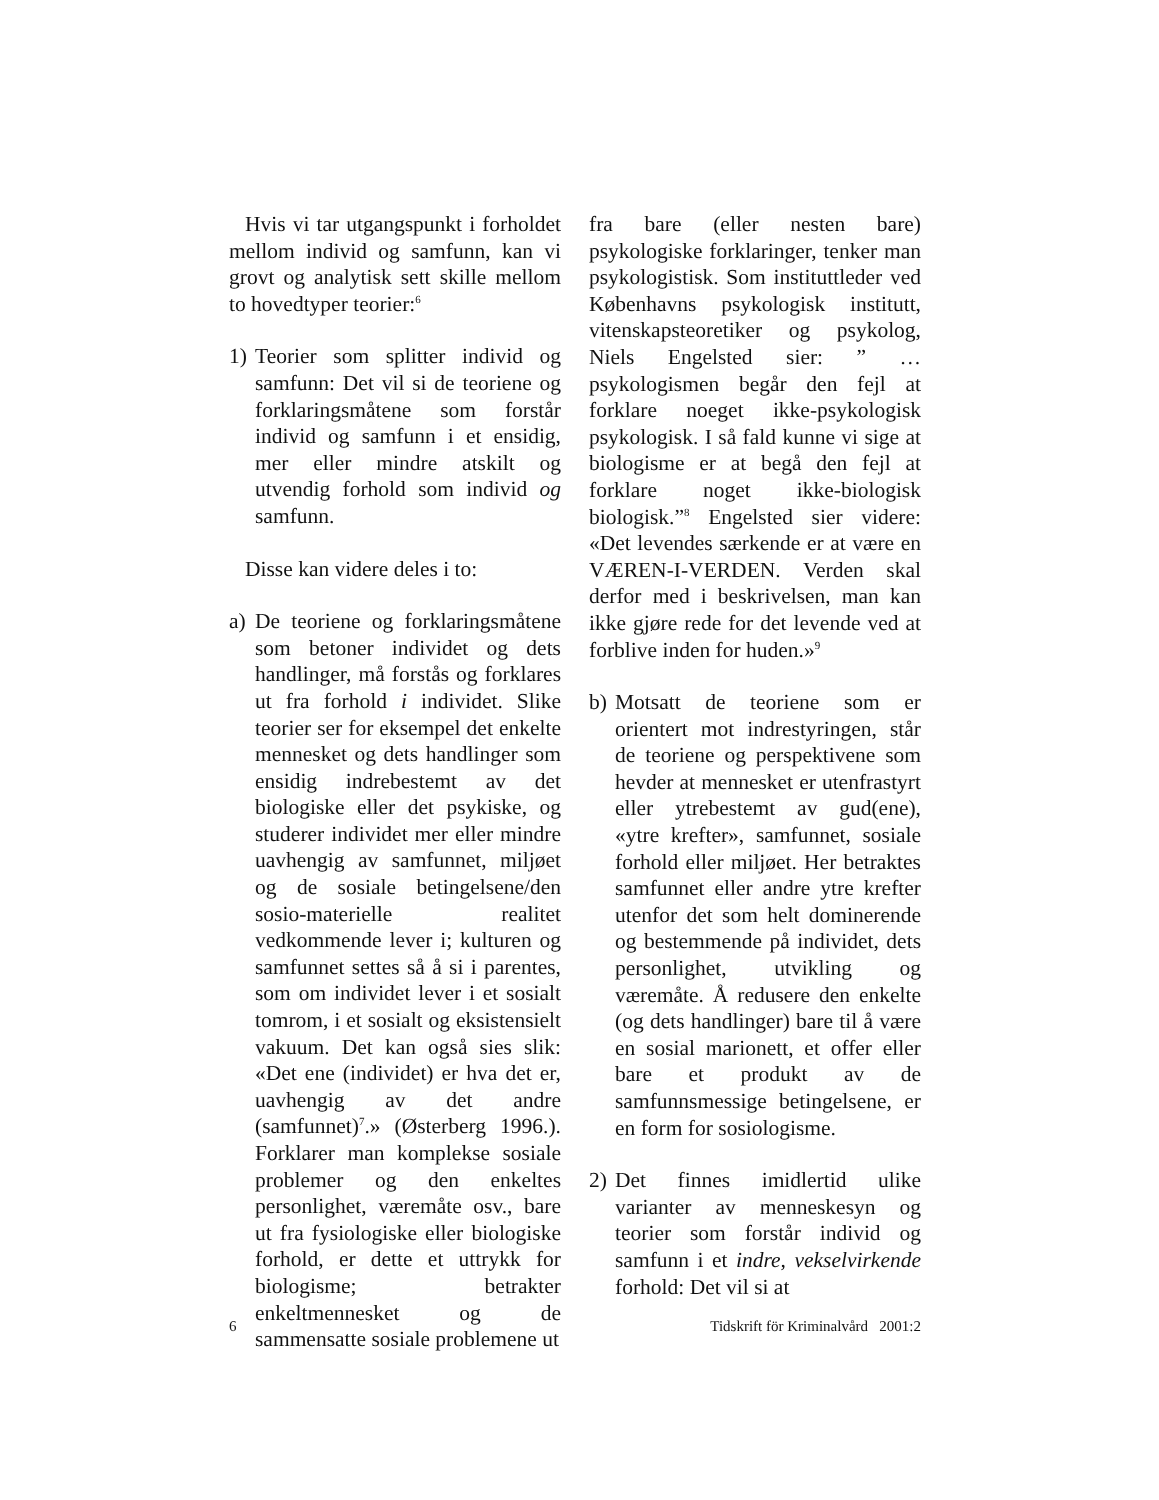Hvis vi tar utgangspunkt i forholdet mellom individ og samfunn, kan vi grovt og analytisk sett skille mellom to hovedtyper teorier:<sup>6</sup>
1) Teorier som splitter individ og samfunn: Det vil si de teoriene og forklaringsmåtene som forstår individ og samfunn i et ensidig, mer eller mindre atskilt og utvendig forhold som individ og samfunn.
Disse kan videre deles i to:
a) De teoriene og forklaringsmåtene som betoner individet og dets handlinger, må forstås og forklares ut fra forhold i individet. Slike teorier ser for eksempel det enkelte mennesket og dets handlinger som ensidig indrebestemt av det biologiske eller det psykiske, og studerer individet mer eller mindre uavhengig av samfunnet, miljøet og de sosiale betingelsene/den sosio-materielle realitet vedkommende lever i; kulturen og samfunnet settes så å si i parentes, som om individet lever i et sosialt tomrom, i et sosialt og eksistensielt vakuum. Det kan også sies slik: «Det ene (individet) er hva det er, uavhengig av det andre (samfunnet)<sup>7</sup>.» (Østerberg 1996.). Forklarer man komplekse sosiale problemer og den enkeltes personlighet, væremåte osv., bare ut fra fysiologiske eller biologiske forhold, er dette et uttrykk for biologisme; betrakter enkeltmennesket og de sammensatte sosiale problemene ut
fra bare (eller nesten bare) psykologiske forklaringer, tenker man psykologistisk. Som instituttleder ved Københavns psykologisk institutt, vitenskapsteoretiker og psykolog, Niels Engelsted sier: ” … psykologismen begår den fejl at forklare noeget ikke-psykologisk psykologisk. I så fald kunne vi sige at biologisme er at begå den fejl at forklare noget ikke-biologisk biologisk.”<sup>8</sup> Engelsted sier videre: «Det levendes særkende er at være en VÆREN-I-VERDEN. Verden skal derfor med i beskrivelsen, man kan ikke gjøre rede for det levende ved at forblive inden for huden.»<sup>9</sup>
b) Motsatt de teoriene som er orientert mot indrestyringen, står de teoriene og perspektivene som hevder at mennesket er utenfrastyrt eller ytrebestemt av gud(ene), «ytre krefter», samfunnet, sosiale forhold eller miljøet. Her betraktes samfunnet eller andre ytre krefter utenfor det som helt dominerende og bestemmende på individet, dets personlighet, utvikling og væremåte. Å redusere den enkelte (og dets handlinger) bare til å være en sosial marionett, et offer eller bare et produkt av de samfunnsmessige betingelsene, er en form for sosiologisme.
2) Det finnes imidlertid ulike varianter av menneskesyn og teorier som forstår individ og samfunn i et indre, vekselvirkende forhold: Det vil si at
6 Tidskrift för Kriminalvård 2001:2